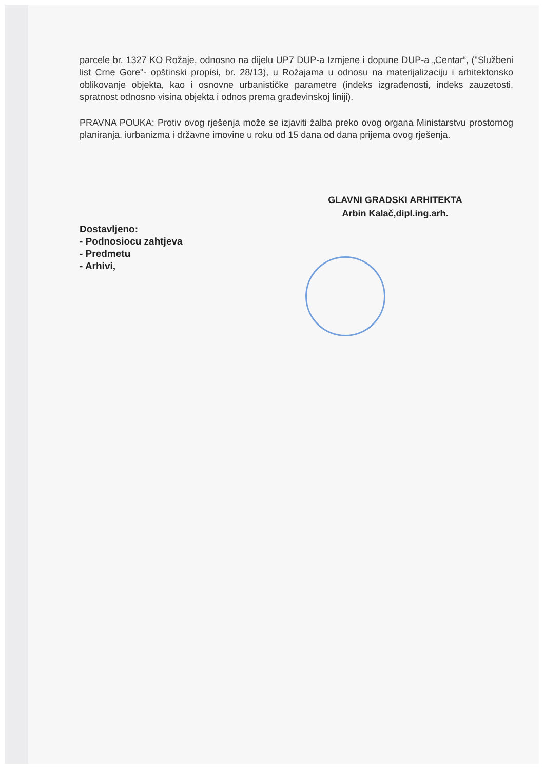parcele br. 1327 KO Rožaje, odnosno na dijelu UP7 DUP-a Izmjene i dopune DUP-a „Centar“, ("Službeni list Crne Gore"- opštinski propisi, br. 28/13), u Rožajama u odnosu na materijalizaciju i arhitektonsko oblikovanje objekta, kao i osnovne urbanističke parametre (indeks izgrađenosti, indeks zauzetosti, spratnost odnosno visina objekta i odnos prema građevinskoj liniji).
PRAVNA POUKA: Protiv ovog rješenja može se izjaviti žalba preko ovog organa Ministarstvu prostornog planiranja, iurbanizma i državne imovine u roku od 15 dana od dana prijema ovog rješenja.
GLAVNI GRADSKI ARHITEKTA
Arbin Kalač,dipl.ing.arh.
Dostavljeno:
- Podnosiocu zahtjeva
- Predmetu
- Arhivi,